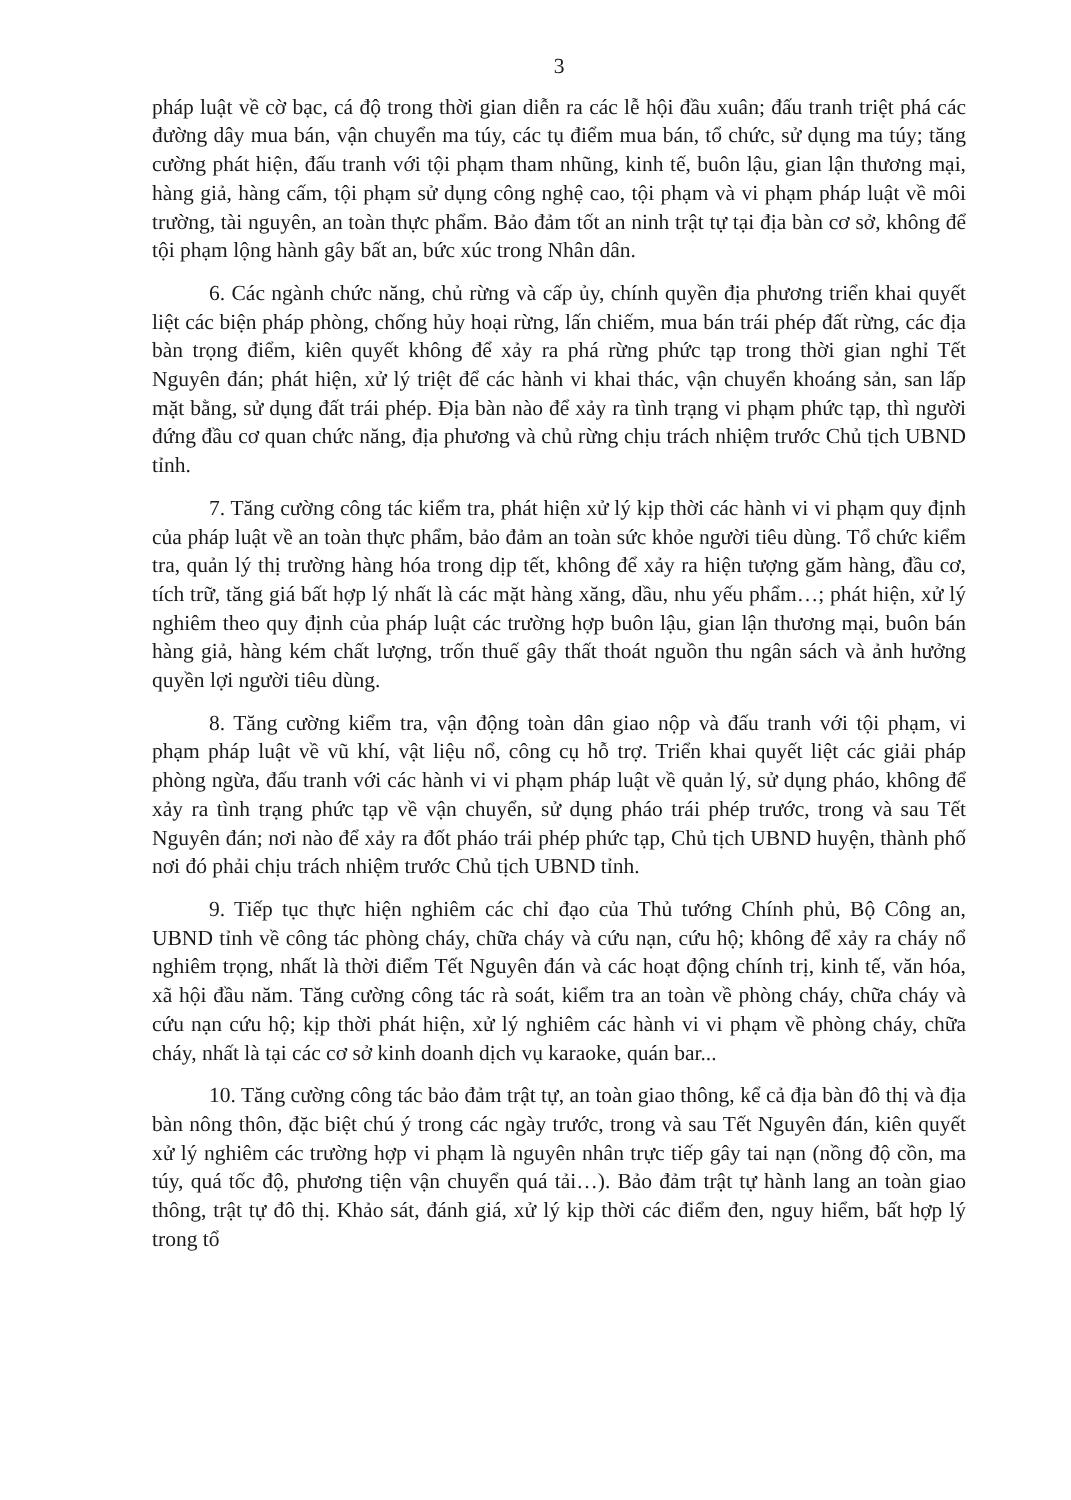3
pháp luật về cờ bạc, cá độ trong thời gian diễn ra các lễ hội đầu xuân; đấu tranh triệt phá các đường dây mua bán, vận chuyển ma túy, các tụ điểm mua bán, tổ chức, sử dụng ma túy; tăng cường phát hiện, đấu tranh với tội phạm tham nhũng, kinh tế, buôn lậu, gian lận thương mại, hàng giả, hàng cấm, tội phạm sử dụng công nghệ cao, tội phạm và vi phạm pháp luật về môi trường, tài nguyên, an toàn thực phẩm. Bảo đảm tốt an ninh trật tự tại địa bàn cơ sở, không để tội phạm lộng hành gây bất an, bức xúc trong Nhân dân.
6. Các ngành chức năng, chủ rừng và cấp ủy, chính quyền địa phương triển khai quyết liệt các biện pháp phòng, chống hủy hoại rừng, lấn chiếm, mua bán trái phép đất rừng, các địa bàn trọng điểm, kiên quyết không để xảy ra phá rừng phức tạp trong thời gian nghỉ Tết Nguyên đán; phát hiện, xử lý triệt để các hành vi khai thác, vận chuyển khoáng sản, san lấp mặt bằng, sử dụng đất trái phép. Địa bàn nào để xảy ra tình trạng vi phạm phức tạp, thì người đứng đầu cơ quan chức năng, địa phương và chủ rừng chịu trách nhiệm trước Chủ tịch UBND tỉnh.
7. Tăng cường công tác kiểm tra, phát hiện xử lý kịp thời các hành vi vi phạm quy định của pháp luật về an toàn thực phẩm, bảo đảm an toàn sức khỏe người tiêu dùng. Tổ chức kiểm tra, quản lý thị trường hàng hóa trong dịp tết, không để xảy ra hiện tượng găm hàng, đầu cơ, tích trữ, tăng giá bất hợp lý nhất là các mặt hàng xăng, dầu, nhu yếu phẩm…; phát hiện, xử lý nghiêm theo quy định của pháp luật các trường hợp buôn lậu, gian lận thương mại, buôn bán hàng giả, hàng kém chất lượng, trốn thuế gây thất thoát nguồn thu ngân sách và ảnh hưởng quyền lợi người tiêu dùng.
8. Tăng cường kiểm tra, vận động toàn dân giao nộp và đấu tranh với tội phạm, vi phạm pháp luật về vũ khí, vật liệu nổ, công cụ hỗ trợ. Triển khai quyết liệt các giải pháp phòng ngừa, đấu tranh với các hành vi vi phạm pháp luật về quản lý, sử dụng pháo, không để xảy ra tình trạng phức tạp về vận chuyển, sử dụng pháo trái phép trước, trong và sau Tết Nguyên đán; nơi nào để xảy ra đốt pháo trái phép phức tạp, Chủ tịch UBND huyện, thành phố nơi đó phải chịu trách nhiệm trước Chủ tịch UBND tỉnh.
9. Tiếp tục thực hiện nghiêm các chỉ đạo của Thủ tướng Chính phủ, Bộ Công an, UBND tỉnh về công tác phòng cháy, chữa cháy và cứu nạn, cứu hộ; không để xảy ra cháy nổ nghiêm trọng, nhất là thời điểm Tết Nguyên đán và các hoạt động chính trị, kinh tế, văn hóa, xã hội đầu năm. Tăng cường công tác rà soát, kiểm tra an toàn về phòng cháy, chữa cháy và cứu nạn cứu hộ; kịp thời phát hiện, xử lý nghiêm các hành vi vi phạm về phòng cháy, chữa cháy, nhất là tại các cơ sở kinh doanh dịch vụ karaoke, quán bar...
10. Tăng cường công tác bảo đảm trật tự, an toàn giao thông, kể cả địa bàn đô thị và địa bàn nông thôn, đặc biệt chú ý trong các ngày trước, trong và sau Tết Nguyên đán, kiên quyết xử lý nghiêm các trường hợp vi phạm là nguyên nhân trực tiếp gây tai nạn (nồng độ cồn, ma túy, quá tốc độ, phương tiện vận chuyển quá tải…). Bảo đảm trật tự hành lang an toàn giao thông, trật tự đô thị. Khảo sát, đánh giá, xử lý kịp thời các điểm đen, nguy hiểm, bất hợp lý trong tổ